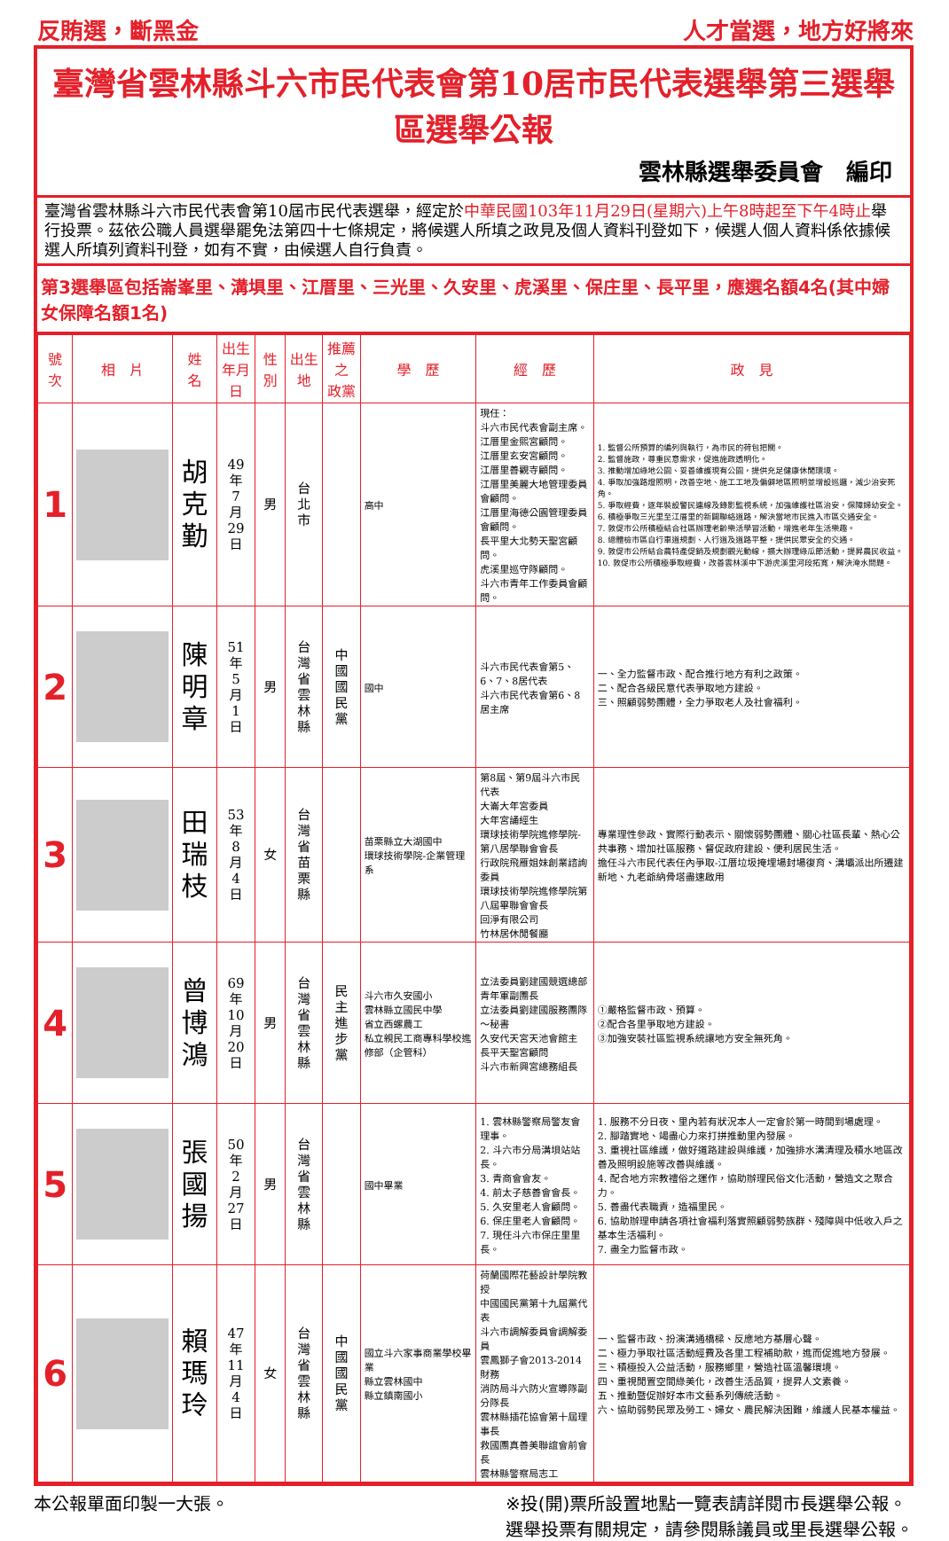反賄選，斷黑金 人才當選，地方好將來
臺灣省雲林縣斗六市民代表會第10居市民代表選舉第三選舉區選舉公報
雲林縣選舉委員會　編印
臺灣省雲林縣斗六市民代表會第10屆市民代表選舉，經定於中華民國103年11月29日(星期六)上午8時起至下午4時止舉行投票。茲依公職人員選舉罷免法第四十七條規定，將候選人所填之政見及個人資料刊登如下，候選人個人資料係依據候選人所填列資料刊登，如有不實，由候選人自行負責。
第3選舉區包括崙峯里、溝埧里、江厝里、三光里、久安里、虎溪里、保庄里、長平里，應選名額4名(其中婦女保障名額1名)
| 號次 | 相 片 | 姓 名 | 出生 年月日 | 性別 | 出生地 | 推薦之 政黨 | 學 歷 | 經 歷 | 政 見 |
| --- | --- | --- | --- | --- | --- | --- | --- | --- | --- |
| 1 | | 胡 克 勤 | 49 年 7 月 29 日 | 男 | 台 北 市 | | 高中 | 現任： 斗六市民代表會副主席。 江厝里金熙宮顧問。 江厝里玄安宮顧問。 江厝里善觀寺顧問。 江厝里美麗大地管理委員會顧問。 江厝里海德公園管理委員會顧問。 長平里大北勢天聖宮顧問。 虎溪里巡守隊顧問。 斗六市青年工作委員會顧問。 | 1. 監督公所預算的編列與執行，為市民的荷包把關。 2. 監督施政，尊重民意需求，促進施政透明化。 3. 推動增加綠地公園、妥善維護現有公園，提供充足健康休閒環境。 4. 爭取加強路燈照明，改善空地、施工工地及偏僻地區照明並增設巡邏，減少治安死角。 5. 爭取經費，逐年裝設警民連線及錄影監視系統，加強維護社區治安，保障婦幼安全。 6. 積極爭取三光里至江厝里的新闢聯絡道路，解決當地市民進入市區交通安全。 7. 敦促市公所積極結合社區辦理老齡樂活學習活動，增進老年生活樂趣。 8. 總體檢市區自行車道規劃、人行道及道路平整，提供民眾安全的交通。 9. 敦促市公所結合農特產促銷及規劃觀光動線，擴大辦理綠瓜節活動，提昇農民收益。 10. 敦促市公所積極爭取經費，改善雲林溪中下游虎溪里河段拓寬，解決淹水問題。 |
| 2 | | 陳 明 章 | 51 年 5 月 1 日 | 男 | 台 灣 省 雲 林 縣 | 中 國 國 民 黨 | 國中 | 斗六市民代表會第5、6、7、8居代表 斗六市民代表會第6、8居主席 | 一、全力監督市政、配合推行地方有利之政策。 二、配合各級民意代表爭取地方建設。 三、照顧弱勢團體，全力爭取老人及社會福利。 |
| 3 | | 田 瑞 枝 | 53 年 8 月 4 日 | 女 | 台 灣 省 苗 栗 縣 | | 苗栗縣立大湖國中 環球技術學院-企業管理系 | 第8屆、第9屆斗六市民代表 大崙大年宮委員 大年宮誦經生 環球技術學院進修學院-第八居學聯會會長 行政院飛雁姐妹創業諮詢委員 環球技術學院進修學院第八屆畢聯會會長 回淨有限公司 竹林居休閒餐廳 | 專業理性參政、實際行動表示、關懷弱勢團體、關心社區長輩、熱心公共事務、增加社區服務、督促政府建設、便利居民生活。 擔任斗六市民代表任內爭取-江厝垃圾掩埋場封場復育、溝壩派出所遷建新地、九老爺納骨塔盡速啟用 |
| 4 | | 曾 博 鴻 | 69 年 10 月 20 日 | 男 | 台 灣 省 雲 林 縣 | 民 主 進 步 黨 | 斗六市久安國小 雲林縣立國民中學 省立西螺農工 私立親民工商專科學校進修部（企管科） | 立法委員劉建國競選總部青年軍副團長 立法委員劉建國服務團隊～秘書 久安代天宮天池會館主 長平天聖宮顧問 斗六市新興宮總務組長 | ①嚴格監督市政、預算。 ②配合各里爭取地方建設。 ③加強安裝社區監視系統讓地方安全無死角。 |
| 5 | | 張 國 揚 | 50 年 2 月 27 日 | 男 | 台 灣 省 雲 林 縣 | | 國中畢業 | 1. 雲林縣警察局警友會理事。 2. 斗六市分局溝垻站站長。 3. 青商會會友。 4. 前太子慈善會會長。 5. 久安里老人會顧問。 6. 保庄里老人會顧問。 7. 現任斗六市保庄里里長。 | 1. 服務不分日夜、里內若有狀況本人一定會於第一時間到場處理。 2. 腳踏實地、竭盡心力來打拼推動里內發展。 3. 重視社區維護，做好道路建設與維護，加強排水溝清理及積水地區改善及照明設施等改善與維護。 4. 配合地方宗教禮俗之運作，協助辦理民俗文化活動，營造文之聚合力。 5. 善盡代表職責，造福里民。 6. 協助辦理申請各項社會福利落實照顧弱勢族群、殘障與中低收入戶之基本生活福利。 7. 盡全力監督市政。 |
| 6 | | 賴 瑪 玲 | 47 年 11 月 4 日 | 女 | 台 灣 省 雲 林 縣 | 中 國 國 民 黨 | 國立斗六家事商業學校畢業 縣立雲林國中 縣立鎮南國小 | 荷蘭國際花藝設計學院教授 中國國民黨第十九屆黨代表 斗六市調解委員會調解委員 雲鳳獅子會2013-2014財務 消防局斗六防火宣導隊副分隊長 雲林縣插花協會第十屆理事長 救國團真善美聯誼會前會長 雲林縣警察局志工 | 一、監督市政、扮演溝通橋樑、反應地方基層心聲。 二、極力爭取社區活動經費及各里工程補助款，進而促進地方發展。 三、積極投入公益活動，服務鄉里，營造社區溫馨環境。 四、重視閒置空間綠美化，改善生活品質，提昇人文素養。 五、推動暨促辦好本市文藝系列傳統活動。 六、協助弱勢民眾及勞工、婦女、農民解決困難，維護人民基本權益。 |
本公報單面印製一大張。 ※投(開)票所設置地點一覽表請詳閱市長選舉公報。
選舉投票有關規定，請參閱縣議員或里長選舉公報。